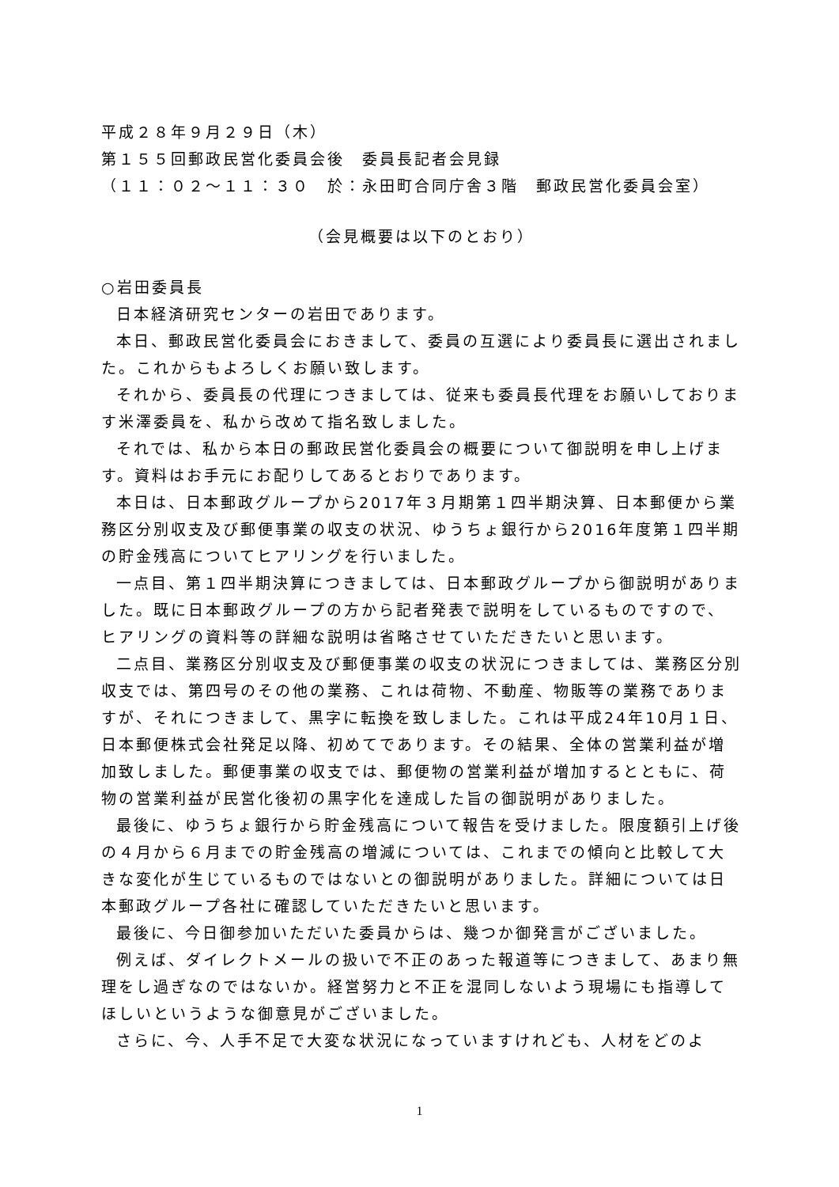平成２８年９月２９日（木）
第１５５回郵政民営化委員会後　委員長記者会見録
（１１：０２～１１：３０　於：永田町合同庁舎３階　郵政民営化委員会室）
（会見概要は以下のとおり）
○岩田委員長
日本経済研究センターの岩田であります。
本日、郵政民営化委員会におきまして、委員の互選により委員長に選出されました。これからもよろしくお願い致します。
それから、委員長の代理につきましては、従来も委員長代理をお願いしております米澤委員を、私から改めて指名致しました。
それでは、私から本日の郵政民営化委員会の概要について御説明を申し上げます。資料はお手元にお配りしてあるとおりであります。
本日は、日本郵政グループから2017年３月期第１四半期決算、日本郵便から業務区分別収支及び郵便事業の収支の状況、ゆうちょ銀行から2016年度第１四半期の貯金残高についてヒアリングを行いました。
一点目、第１四半期決算につきましては、日本郵政グループから御説明がありました。既に日本郵政グループの方から記者発表で説明をしているものですので、ヒアリングの資料等の詳細な説明は省略させていただきたいと思います。
二点目、業務区分別収支及び郵便事業の収支の状況につきましては、業務区分別収支では、第四号のその他の業務、これは荷物、不動産、物販等の業務でありますが、それにつきまして、黒字に転換を致しました。これは平成24年10月１日、日本郵便株式会社発足以降、初めてであります。その結果、全体の営業利益が増加致しました。郵便事業の収支では、郵便物の営業利益が増加するとともに、荷物の営業利益が民営化後初の黒字化を達成した旨の御説明がありました。
最後に、ゆうちょ銀行から貯金残高について報告を受けました。限度額引上げ後の４月から６月までの貯金残高の増減については、これまでの傾向と比較して大きな変化が生じているものではないとの御説明がありました。詳細については日本郵政グループ各社に確認していただきたいと思います。
最後に、今日御参加いただいた委員からは、幾つか御発言がございました。
例えば、ダイレクトメールの扱いで不正のあった報道等につきまして、あまり無理をし過ぎなのではないか。経営努力と不正を混同しないよう現場にも指導してほしいというような御意見がございました。
さらに、今、人手不足で大変な状況になっていますけれども、人材をどのよ
1